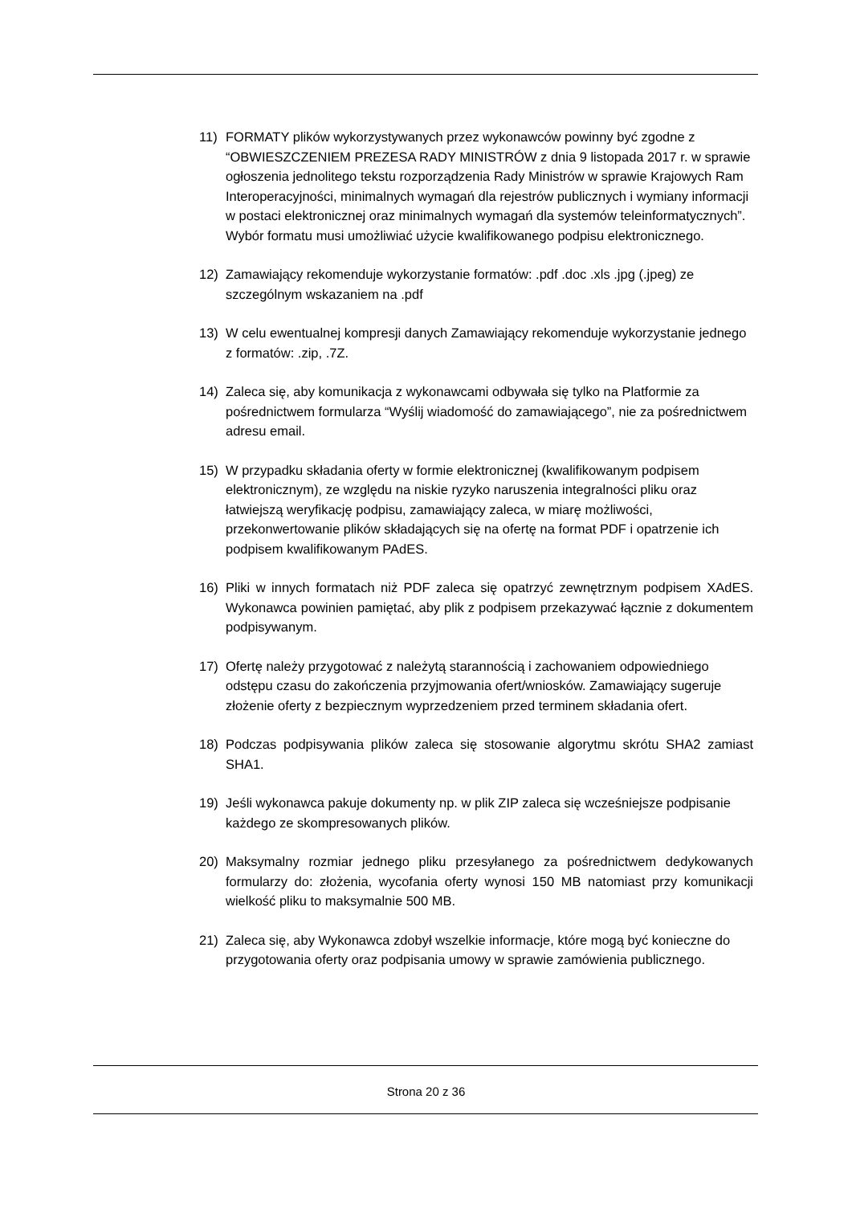11) FORMATY plików wykorzystywanych przez wykonawców powinny być zgodne z “OBWIESZCZENIEM PREZESA RADY MINISTRÓW z dnia 9 listopada 2017 r. w sprawie ogłoszenia jednolitego tekstu rozporządzenia Rady Ministrów w sprawie Krajowych Ram Interoperacyjności, minimalnych wymagań dla rejestrów publicznych i wymiany informacji w postaci elektronicznej oraz minimalnych wymagań dla systemów teleinformatycznych”. Wybór formatu musi umożliwiać użycie kwalifikowanego podpisu elektronicznego.
12) Zamawiający rekomenduje wykorzystanie formatów: .pdf .doc .xls .jpg (.jpeg) ze szczególnym wskazaniem na .pdf
13) W celu ewentualnej kompresji danych Zamawiający rekomenduje wykorzystanie jednego z formatów: .zip, .7Z.
14) Zaleca się, aby komunikacja z wykonawcami odbywała się tylko na Platformie za pośrednictwem formularza “Wyślij wiadomość do zamawiającego”, nie za pośrednictwem adresu email.
15) W przypadku składania oferty w formie elektronicznej (kwalifikowanym podpisem elektronicznym), ze względu na niskie ryzyko naruszenia integralności pliku oraz łatwiejszą weryfikację podpisu, zamawiający zaleca, w miarę możliwości, przekonwertowanie plików składających się na ofertę na format PDF i opatrzenie ich podpisem kwalifikowanym PAdES.
16) Pliki w innych formatach niż PDF zaleca się opatrzyć zewnętrznym podpisem XAdES. Wykonawca powinien pamiętać, aby plik z podpisem przekazywać łącznie z dokumentem podpisywanym.
17) Ofertę należy przygotować z należytą starannością i zachowaniem odpowiedniego odstępu czasu do zakończenia przyjmowania ofert/wniosków. Zamawiający sugeruje złożenie oferty z bezpiecznym wyprzedzeniem przed terminem składania ofert.
18) Podczas podpisywania plików zaleca się stosowanie algorytmu skrótu SHA2 zamiast SHA1.
19) Jeśli wykonawca pakuje dokumenty np. w plik ZIP zaleca się wcześniejsze podpisanie każdego ze skompresowanych plików.
20) Maksymalny rozmiar jednego pliku przesyłanego za pośrednictwem dedykowanych formularzy do: złożenia, wycofania oferty wynosi 150 MB natomiast przy komunikacji wielkość pliku to maksymalnie 500 MB.
21) Zaleca się, aby Wykonawca zdobył wszelkie informacje, które mogą być konieczne do przygotowania oferty oraz podpisania umowy w sprawie zamówienia publicznego.
Strona 20 z 36